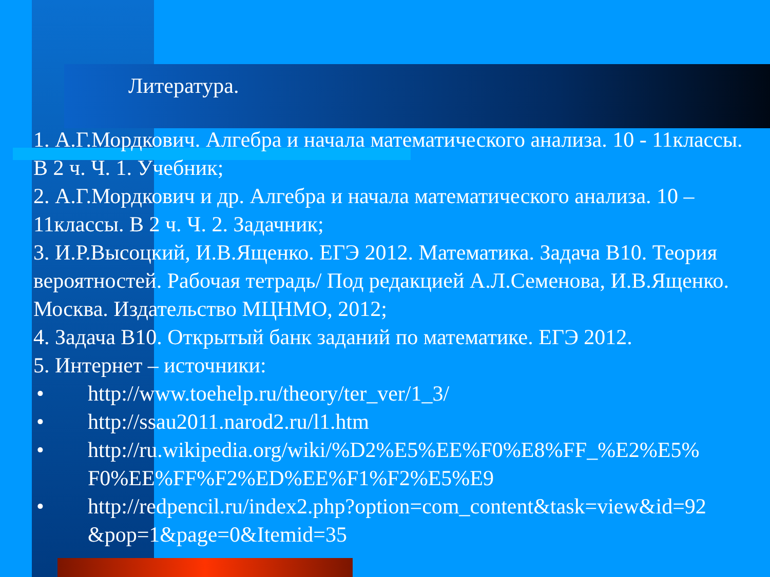Литература.
1. А.Г.Мордкович. Алгебра и начала математического анализа. 10 - 11классы. В 2 ч. Ч. 1. Учебник;
2. А.Г.Мордкович и др. Алгебра и начала математического анализа. 10 – 11классы. В 2 ч. Ч. 2. Задачник;
3. И.Р.Высоцкий, И.В.Ященко. ЕГЭ 2012. Математика. Задача В10. Теория вероятностей. Рабочая тетрадь/ Под редакцией А.Л.Семенова, И.В.Ященко. Москва. Издательство МЦНМО, 2012;
4. Задача В10. Открытый банк заданий по математике. ЕГЭ 2012.
5. Интернет – источники:
• http://www.toehelp.ru/theory/ter_ver/1_3/
• http://ssau2011.narod2.ru/l1.htm
• http://ru.wikipedia.org/wiki/%D2%E5%EE%F0%E8%FF_%E2%E5%
F0%EE%FF%F2%ED%EE%F1%F2%E5%E9
• http://redpencil.ru/index2.php?option=com_content&task=view&id=92
&pop=1&page=0&Itemid=35